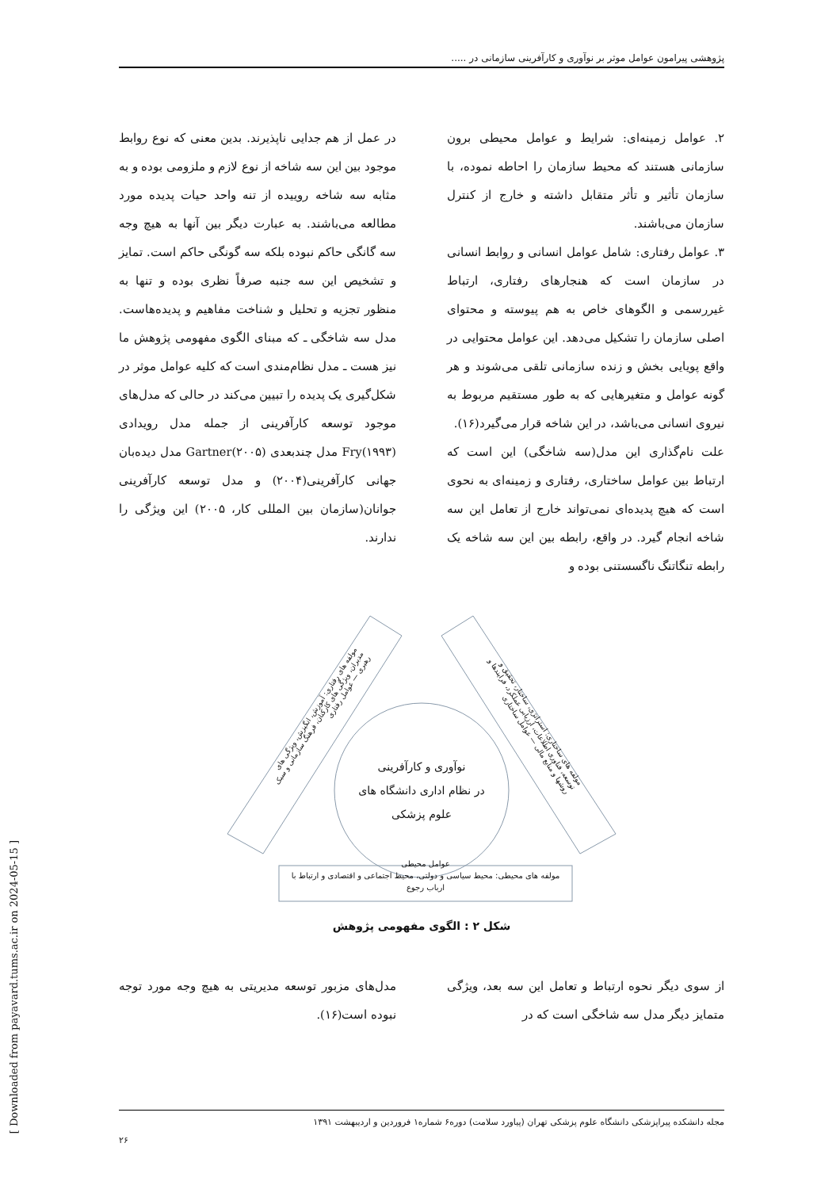[ Downloaded from payavard.tums.ac.ir on 2024-05-15 ]
پژوهشی پیرامون عوامل موثر بر نوآوری و کارآفرینی سازمانی در .....
۲. عوامل زمینه‌ای: شرایط و عوامل محیطی برون سازمانی هستند که محیط سازمان را احاطه نموده، با سازمان تأثیر و تأثر متقابل داشته و خارج از کنترل سازمان می‌باشند.
۳. عوامل رفتاری: شامل عوامل انسانی و روابط انسانی در سازمان است که هنجارهای رفتاری، ارتباط غیررسمی و الگوهای خاص به هم پیوسته و محتوای اصلی سازمان را تشکیل می‌دهد. این عوامل محتوایی در واقع پویایی بخش و زنده سازمانی تلقی می‌شوند و هر گونه عوامل و متغیرهایی که به طور مستقیم مربوط به نیروی انسانی می‌باشد، در این شاخه قرار می‌گیرد(۱۶).
علت نام‌گذاری این مدل(سه شاخگی) این است که ارتباط بین عوامل ساختاری، رفتاری و زمینه‌ای به نحوی است که هیچ پدیده‌ای نمی‌تواند خارج از تعامل این سه شاخه انجام گیرد. در واقع، رابطه بین این سه شاخه یک رابطه تنگاتنگ ناگسستنی بوده و
در عمل از هم جدایی ناپذیرند. بدین معنی که نوع روابط موجود بین این سه شاخه از نوع لازم و ملزومی بوده و به مثابه سه شاخه روییده از تنه واحد حیات پدیده مورد مطالعه می‌باشند. به عبارت دیگر بین آنها به هیچ وجه سه گانگی حاکم نبوده بلکه سه گونگی حاکم است. تمایز و تشخیص این سه جنبه صرفاً نظری بوده و تنها به منظور تجزیه و تحلیل و شناخت مفاهیم و پدیده‌هاست. مدل سه شاخگی ـ که مبنای الگوی مفهومی پژوهش ما نیز هست ـ مدل نظام‌مندی است که کلیه عوامل موثر در شکل‌گیری یک پدیده را تبیین می‌کند در حالی که مدل‌های موجود توسعه کارآفرینی از جمله مدل رویدادی Fry(۱۹۹۳) مدل چندبعدی Gartner(۲۰۰۵) مدل دیده‌بان جهانی کارآفرینی(۲۰۰۴) و مدل توسعه کارآفرینی جوانان(سازمان بین المللی کار، ۲۰۰۵) این ویژگی را ندارند.
نوآوری و کارآفرینی
در نظام اداری دانشگاه های
علوم پزشکی
مولفه های رفتاری: آموزش، انگیزش، ویژگی های مدیران، ویژگی های کارکنان، فرهنگ سازمانی و سبک رهبری — عوامل رفتاری
مولفه های ساختاری: استراتژی، ساختار، تحقیق و توسعه، فناوری اطلاعات، ارزیابی عملکرد، فرایندها و روشها و منابع مالی — عوامل ساختاری
عوامل محیطی
مولفه های محیطی: محیط سیاسی و دولتی، محیط اجتماعی و اقتصادی و ارتباط با ارباب رجوع
شکل ۲ : الگوی مفهومی پژوهش
از سوی دیگر نحوه ارتباط و تعامل این سه بعد، ویژگی متمایز دیگر مدل سه شاخگی است که در
مدل‌های مزبور توسعه مدیریتی به هیچ وجه مورد توجه نبوده است(۱۶).
مجله دانشکده پیراپزشکی دانشگاه علوم پزشکی تهران (پیاورد سلامت) دوره۶ شماره۱ فروردین و اردیبهشت ۱۳۹۱
۲۶